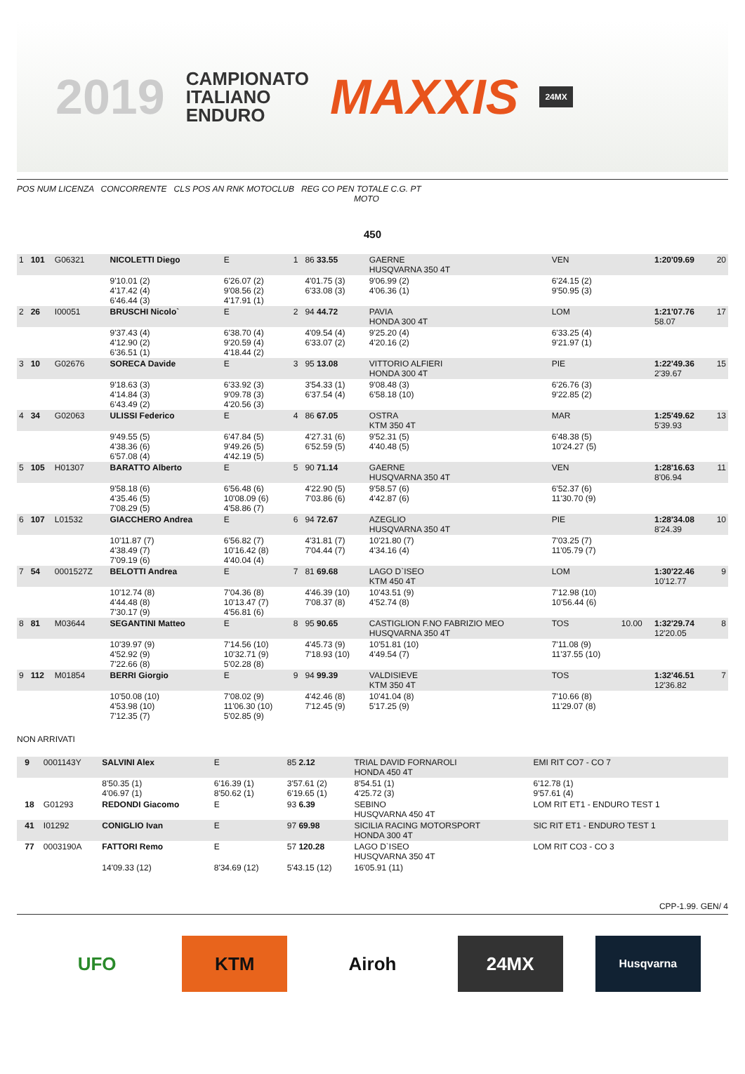2019
CAMPIONATO
ITALIANO
ENDURO
MAXXIS
24MX
POS NUM LICENZA CONCORRENTE CLS POS AN RNK MOTOCLUB REG CO PEN TOTALE C.G. PT
MOTO
450
| 1 | 101 | G06321 | NICOLETTI Diego | E | 1 | 86 33.55 | GAERNE HUSQVARNA 350 4T | VEN | | 1:20'09.69 | 20 |
| | | | 9'10.01 (2) 4'17.42 (4) 6'46.44 (3) | 6'26.07 (2) 9'08.56 (2) 4'17.91 (1) | | 4'01.75 (3) 6'33.08 (3) | 9'06.99 (2) 4'06.36 (1) | 6'24.15 (2) 9'50.95 (3) | | | |
| 2 | 26 | I00051 | BRUSCHI Nicolo` | E | 2 | 94 44.72 | PAVIA HONDA 300 4T | LOM | | 1:21'07.76 58.07 | 17 |
| | | | 9'37.43 (4) 4'12.90 (2) 6'36.51 (1) | 6'38.70 (4) 9'20.59 (4) 4'18.44 (2) | | 4'09.54 (4) 6'33.07 (2) | 9'25.20 (4) 4'20.16 (2) | 6'33.25 (4) 9'21.97 (1) | | | |
| 3 | 10 | G02676 | SORECA Davide | E | 3 | 95 13.08 | VITTORIO ALFIERI HONDA 300 4T | PIE | | 1:22'49.36 2'39.67 | 15 |
| | | | 9'18.63 (3) 4'14.84 (3) 6'43.49 (2) | 6'33.92 (3) 9'09.78 (3) 4'20.56 (3) | | 3'54.33 (1) 6'37.54 (4) | 9'08.48 (3) 6'58.18 (10) | 6'26.76 (3) 9'22.85 (2) | | | |
| 4 | 34 | G02063 | ULISSI Federico | E | 4 | 86 67.05 | OSTRA KTM 350 4T | MAR | | 1:25'49.62 5'39.93 | 13 |
| | | | 9'49.55 (5) 4'38.36 (6) 6'57.08 (4) | 6'47.84 (5) 9'49.26 (5) 4'42.19 (5) | | 4'27.31 (6) 6'52.59 (5) | 9'52.31 (5) 4'40.48 (5) | 6'48.38 (5) 10'24.27 (5) | | | |
| 5 | 105 | H01307 | BARATTO Alberto | E | 5 | 90 71.14 | GAERNE HUSQVARNA 350 4T | VEN | | 1:28'16.63 8'06.94 | 11 |
| | | | 9'58.18 (6) 4'35.46 (5) 7'08.29 (5) | 6'56.48 (6) 10'08.09 (6) 4'58.86 (7) | | 4'22.90 (5) 7'03.86 (6) | 9'58.57 (6) 4'42.87 (6) | 6'52.37 (6) 11'30.70 (9) | | | |
| 6 | 107 | L01532 | GIACCHERO Andrea | E | 6 | 94 72.67 | AZEGLIO HUSQVARNA 350 4T | PIE | | 1:28'34.08 8'24.39 | 10 |
| | | | 10'11.87 (7) 4'38.49 (7) 7'09.19 (6) | 6'56.82 (7) 10'16.42 (8) 4'40.04 (4) | | 4'31.81 (7) 7'04.44 (7) | 10'21.80 (7) 4'34.16 (4) | 7'03.25 (7) 11'05.79 (7) | | | |
| 7 | 54 | 0001527Z | BELOTTI Andrea | E | 7 | 81 69.68 | LAGO D`ISEO KTM 450 4T | LOM | | 1:30'22.46 10'12.77 | 9 |
| | | | 10'12.74 (8) 4'44.48 (8) 7'30.17 (9) | 7'04.36 (8) 10'13.47 (7) 4'56.81 (6) | | 4'46.39 (10) 7'08.37 (8) | 10'43.51 (9) 4'52.74 (8) | 7'12.98 (10) 10'56.44 (6) | | | |
| 8 | 81 | M03644 | SEGANTINI Matteo | E | 8 | 95 90.65 | CASTIGLION F.NO FABRIZIO MEO HUSQVARNA 350 4T | TOS | 10.00 | 1:32'29.74 12'20.05 | 8 |
| | | | 10'39.97 (9) 4'52.92 (9) 7'22.66 (8) | 7'14.56 (10) 10'32.71 (9) 5'02.28 (8) | | 4'45.73 (9) 7'18.93 (10) | 10'51.81 (10) 4'49.54 (7) | 7'11.08 (9) 11'37.55 (10) | | | |
| 9 | 112 | M01854 | BERRI Giorgio | E | 9 | 94 99.39 | VALDISIEVE KTM 350 4T | TOS | | 1:32'46.51 12'36.82 | 7 |
| | | | 10'50.08 (10) 4'53.98 (10) 7'12.35 (7) | 7'08.02 (9) 11'06.30 (10) 5'02.85 (9) | | 4'42.46 (8) 7'12.45 (9) | 10'41.04 (8) 5'17.25 (9) | 7'10.66 (8) 11'29.07 (8) | | | |
NON ARRIVATI
| | 9 | 0001143Y | SALVINI Alex | E | | 85 2.12 | TRIAL DAVID FORNAROLI HONDA 450 4T | EMI RIT CO7 - CO 7 | | | |
| | | | 8'50.35 (1) 4'06.97 (1) | 6'16.39 (1) 8'50.62 (1) | | 3'57.61 (2) 6'19.65 (1) | 8'54.51 (1) 4'25.72 (3) | 6'12.78 (1) 9'57.61 (4) | | | |
| | 18 | G01293 | REDONDI Giacomo | E | | 93 6.39 | SEBINO HUSQVARNA 450 4T | LOM RIT ET1 - ENDURO TEST 1 | | | |
| | 41 | I01292 | CONIGLIO Ivan | E | | 97 69.98 | SICILIA RACING MOTORSPORT HONDA 300 4T | SIC RIT ET1 - ENDURO TEST 1 | | | |
| | 77 | 0003190A | FATTORI Remo | E | | 57 120.28 | LAGO D`ISEO HUSQVARNA 350 4T | LOM RIT CO3 - CO 3 | | | |
| | | | 14'09.33 (12) | 8'34.69 (12) | | 5'43.15 (12) | 16'05.91 (11) | | | | |
CPP-1.99. GEN/ 4
UFO KTM Airoh 24MX
Husqvarna